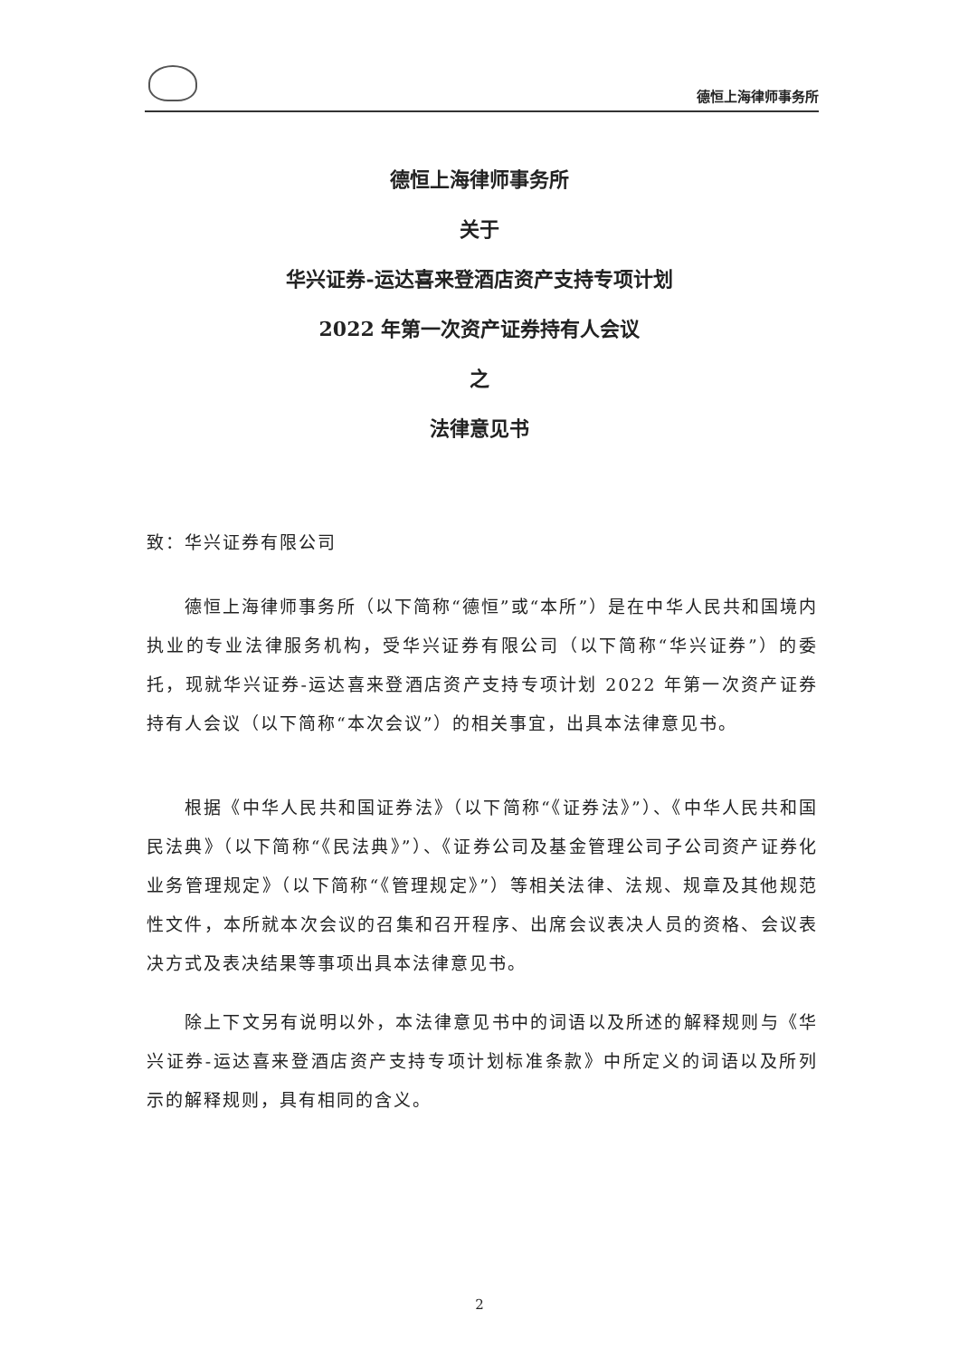德恒上海律师事务所
德恒上海律师事务所
关于
华兴证券-运达喜来登酒店资产支持专项计划
2022 年第一次资产证券持有人会议
之
法律意见书
致：华兴证券有限公司
德恒上海律师事务所（以下简称“德恒”或“本所”）是在中华人民共和国境内执业的专业法律服务机构，受华兴证券有限公司（以下简称“华兴证券”）的委托，现就华兴证券-运达喜来登酒店资产支持专项计划 2022 年第一次资产证券持有人会议（以下简称“本次会议”）的相关事宜，出具本法律意见书。
根据《中华人民共和国证券法》（以下简称“《证券法》”）、《中华人民共和国民法典》（以下简称“《民法典》”）、《证券公司及基金管理公司子公司资产证券化业务管理规定》（以下简称“《管理规定》”）等相关法律、法规、规章及其他规范性文件，本所就本次会议的召集和召开程序、出席会议表决人员的资格、会议表决方式及表决结果等事项出具本法律意见书。
除上下文另有说明以外，本法律意见书中的词语以及所述的解释规则与《华兴证券-运达喜来登酒店资产支持专项计划标准条款》中所定义的词语以及所列示的解释规则，具有相同的含义。
2